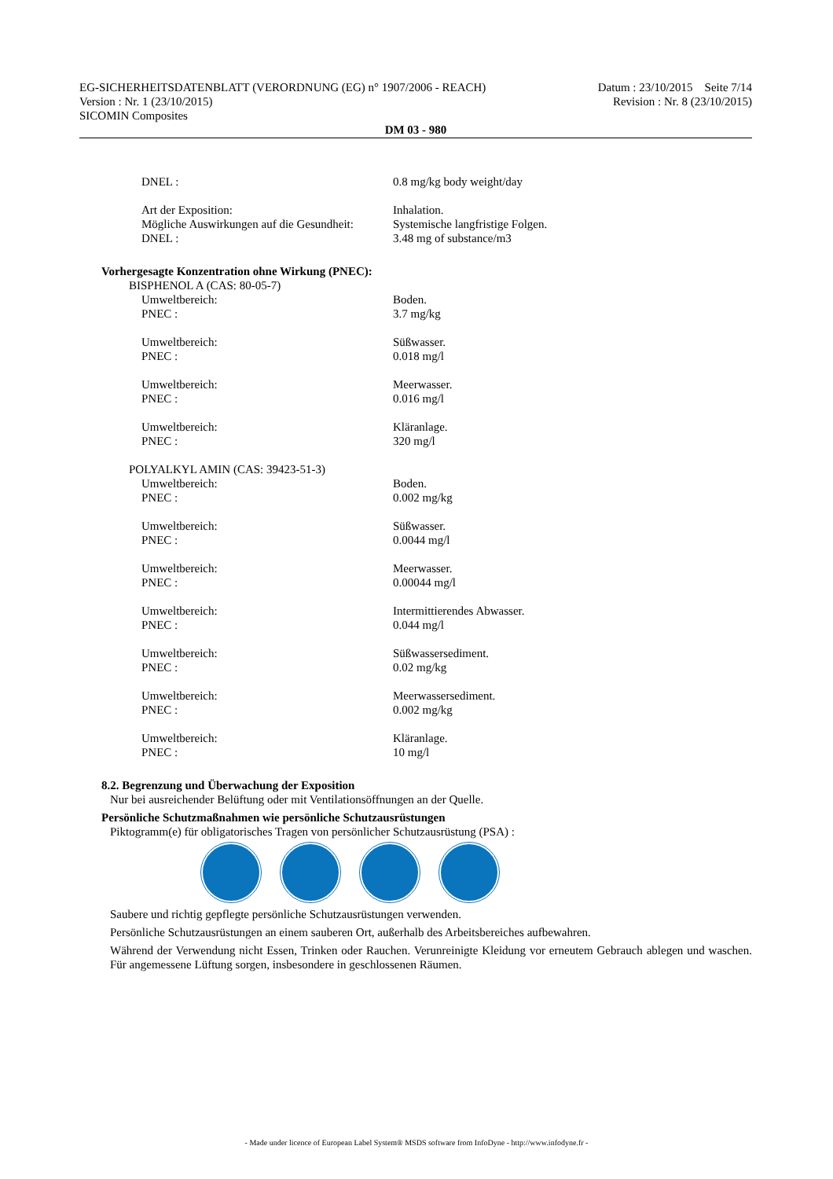EG-SICHERHEITSDATENBLATT (VERORDNUNG (EG) n° 1907/2006 - REACH)
Version : Nr. 1 (23/10/2015)
SICOMIN Composites
Datum : 23/10/2015 Seite 7/14
Revision : Nr. 8 (23/10/2015)
DM 03 - 980
DNEL : 0.8 mg/kg body weight/day
Art der Exposition: Inhalation.
Mögliche Auswirkungen auf die Gesundheit: Systemische langfristige Folgen.
DNEL : 3.48 mg of substance/m3
Vorhergesagte Konzentration ohne Wirkung (PNEC):
BISPHENOL A (CAS: 80-05-7)
Umweltbereich: Boden.
PNEC : 3.7 mg/kg
Umweltbereich: Süßwasser.
PNEC : 0.018 mg/l
Umweltbereich: Meerwasser.
PNEC : 0.016 mg/l
Umweltbereich: Kläranlage.
PNEC : 320 mg/l
POLYALKYL AMIN (CAS: 39423-51-3)
Umweltbereich: Boden.
PNEC : 0.002 mg/kg
Umweltbereich: Süßwasser.
PNEC : 0.0044 mg/l
Umweltbereich: Meerwasser.
PNEC : 0.00044 mg/l
Umweltbereich: Intermittierendes Abwasser.
PNEC : 0.044 mg/l
Umweltbereich: Süßwassersediment.
PNEC : 0.02 mg/kg
Umweltbereich: Meerwassersediment.
PNEC : 0.002 mg/kg
Umweltbereich: Kläranlage.
PNEC : 10 mg/l
8.2. Begrenzung und Überwachung der Exposition
Nur bei ausreichender Belüftung oder mit Ventilationsöffnungen an der Quelle.
Persönliche Schutzmaßnahmen wie persönliche Schutzausrüstungen
Piktogramm(e) für obligatorisches Tragen von persönlicher Schutzausrüstung (PSA) :
Saubere und richtig gepflegte persönliche Schutzausrüstungen verwenden.
Persönliche Schutzausrüstungen an einem sauberen Ort, außerhalb des Arbeitsbereiches aufbewahren.
Während der Verwendung nicht Essen, Trinken oder Rauchen. Verunreinigte Kleidung vor erneutem Gebrauch ablegen und waschen. Für angemessene Lüftung sorgen, insbesondere in geschlossenen Räumen.
- Made under licence of European Label System® MSDS software from InfoDyne - http://www.infodyne.fr -